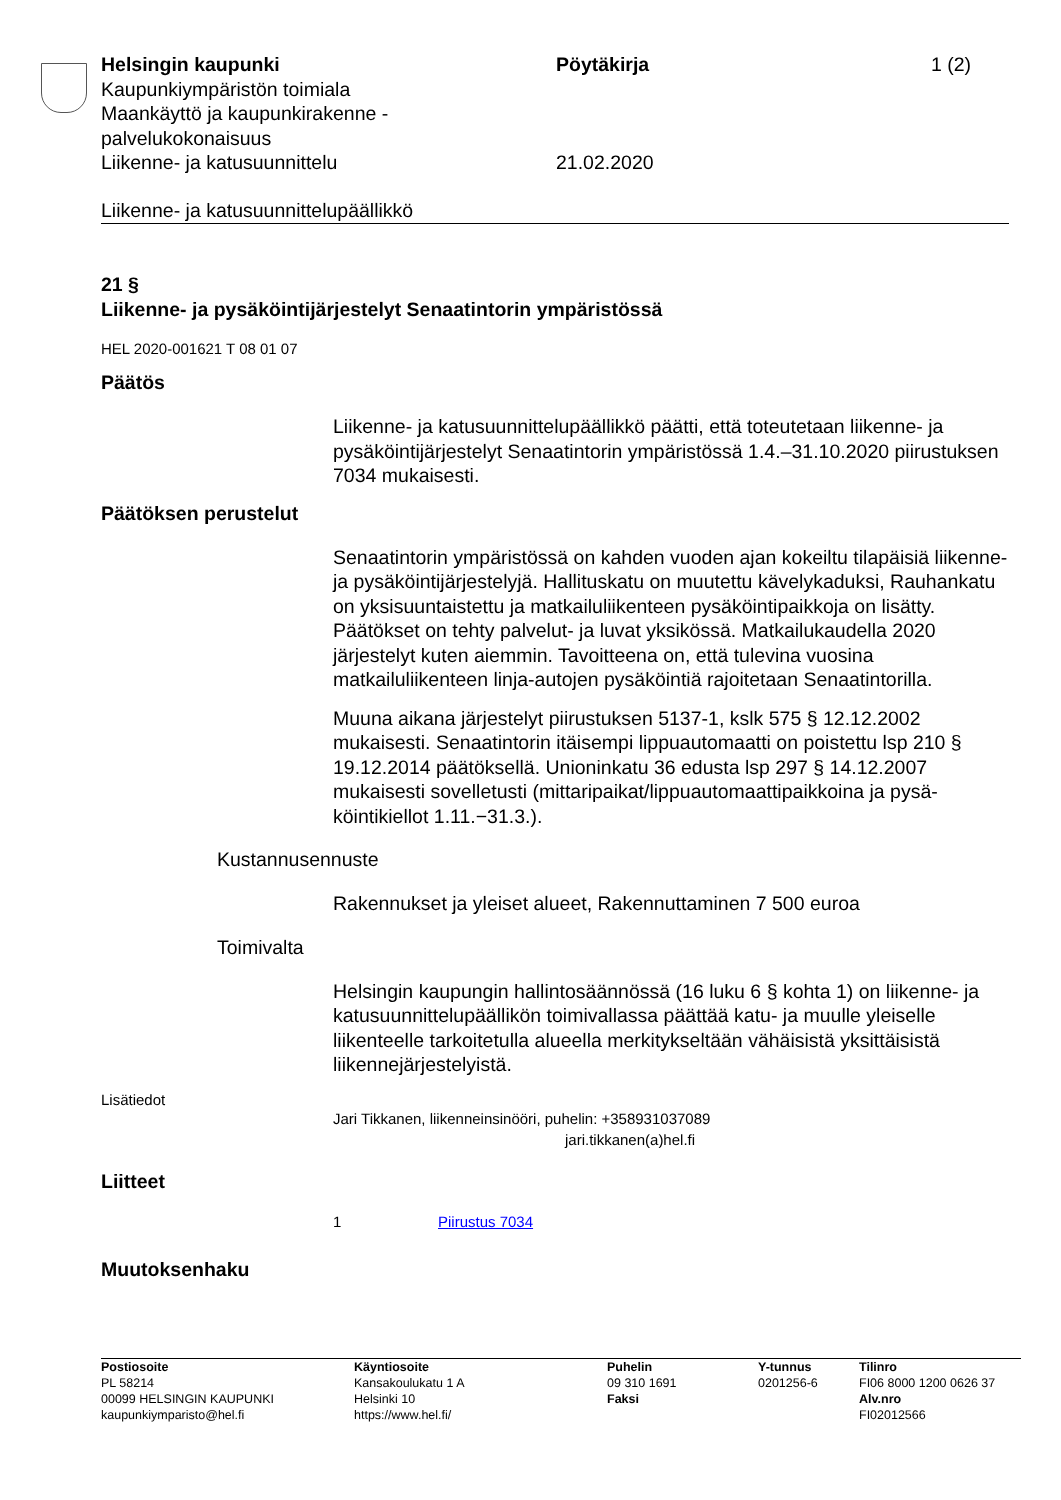Helsingin kaupunki Pöytäkirja 1 (2)
Kaupunkiympäristön toimiala
Maankäyttö ja kaupunkirakenne -
palvelukokonaisuus
Liikenne- ja katusuunnittelu 21.02.2020
Liikenne- ja katusuunnittelupäällikkö
21 §
Liikenne- ja pysäköintijärjestelyt Senaatintorin ympäristössä
HEL 2020-001621 T 08 01 07
Päätös
Liikenne- ja katusuunnittelupäällikkö päätti, että toteutetaan liikenne- ja pysäköintijärjestelyt Senaatintorin ympäristössä 1.4.–31.10.2020 piirus­tuksen 7034 mukaisesti.
Päätöksen perustelut
Senaatintorin ympäristössä on kahden vuoden ajan kokeiltu tilapäisiä liikenne- ja pysäköintijärjestelyjä. Hallituskatu on muutettu kävelyka­duksi, Rauhankatu on yksisuuntaistettu ja matkailuliikenteen pysäköin­tipaikkoja on lisätty. Päätökset on tehty palvelut- ja luvat yksikössä. Matkailukaudella 2020 järjestelyt kuten aiemmin. Tavoitteena on, että tulevina vuosina matkailuliikenteen linja-autojen pysäköintiä rajoitetaan Senaatintorilla.
Muuna aikana järjestelyt piirustuksen 5137-1, kslk 575 § 12.12.2002 mukaisesti. Senaatintorin itäisempi lippuautomaatti on poistettu lsp 210 § 19.12.2014 päätöksellä. Unioninkatu 36 edusta lsp 297 § 14.12.2007 mukaisesti sovelletusti (mittaripaikat/lippuautomaattipaikkoina ja pysä­köintikiellot 1.11.−31.3.).
Kustannusennuste
Rakennukset ja yleiset alueet, Rakennuttaminen 7 500 euroa
Toimivalta
Helsingin kaupungin hallintosäännössä (16 luku 6 § kohta 1) on liiken­ne- ja katusuunnittelupäällikön toimivallassa päättää katu- ja muulle yleiselle liikenteelle tarkoitetulla alueella merkitykseltään vähäisistä yk­sittäisistä liikennejärjestelyistä.
Lisätiedot
Jari Tikkanen, liikenneinsinööri, puhelin: +358931037089
jari.tikkanen(a)hel.fi
Liitteet
1 Piirustus 7034
Muutoksenhaku
Postiosoite
PL 58214
00099 HELSINGIN KAUPUNKI
kaupunkiymparisto@hel.fi
Käyntiosoite
Kansakoulukatu 1 A
Helsinki 10
https://www.hel.fi/
Puhelin
09 310 1691
Faksi
Y-tunnus
0201256-6
Tilinro
FI06 8000 1200 0626 37
Alv.nro
FI02012566